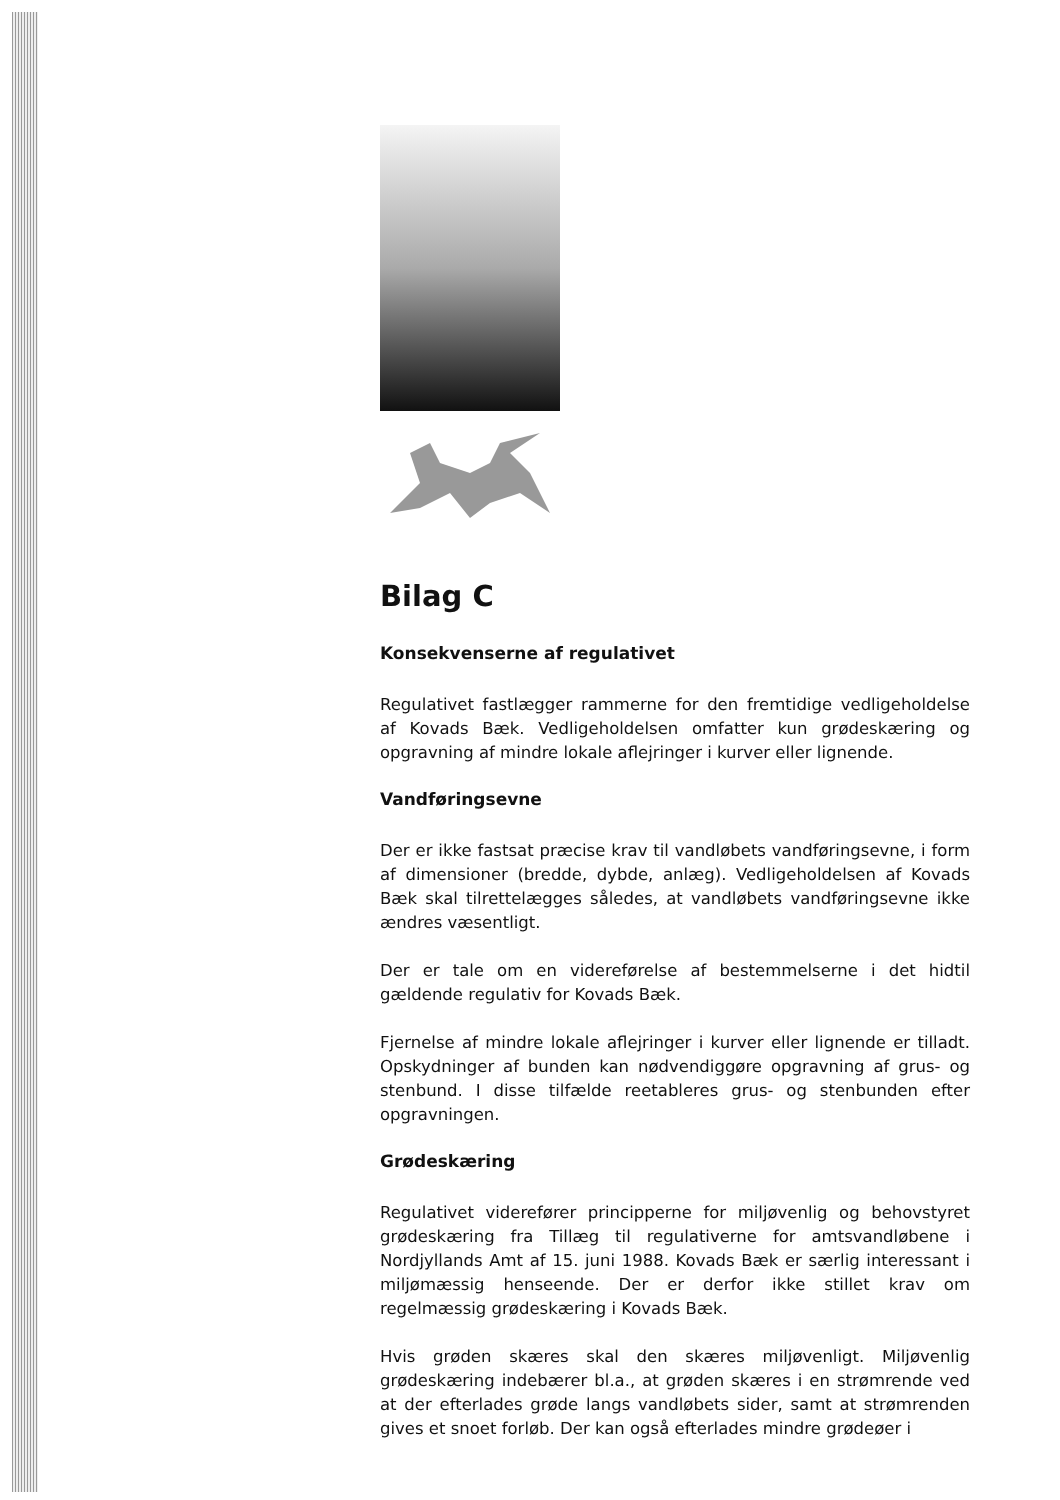Bilag C
Konsekvenserne af regulativet
Regulativet fastlægger rammerne for den fremtidige vedligeholdelse af Kovads Bæk. Vedligeholdelsen omfatter kun grødeskæring og opgravning af mindre lokale aflejringer i kurver eller lignende.
Vandføringsevne
Der er ikke fastsat præcise krav til vandløbets vandføringsevne, i form af dimensioner (bredde, dybde, anlæg). Vedligeholdelsen af Kovads Bæk skal tilrettelægges således, at vandløbets vandføringsevne ikke ændres væsentligt.
Der er tale om en videreførelse af bestemmelserne i det hidtil gældende regulativ for Kovads Bæk.
Fjernelse af mindre lokale aflejringer i kurver eller lignende er tilladt. Opskydninger af bunden kan nødvendiggøre opgravning af grus- og stenbund. I disse tilfælde reetableres grus- og stenbunden efter opgravningen.
Grødeskæring
Regulativet viderefører principperne for miljøvenlig og behovstyret grødeskæring fra Tillæg til regulativerne for amtsvandløbene i Nordjyllands Amt af 15. juni 1988. Kovads Bæk er særlig interessant i miljømæssig henseende. Der er derfor ikke stillet krav om regelmæssig grødeskæring i Kovads Bæk.
Hvis grøden skæres skal den skæres miljøvenligt. Miljøvenlig grødeskæring indebærer bl.a., at grøden skæres i en strømrende ved at der efterlades grøde langs vandløbets sider, samt at strømrenden gives et snoet forløb. Der kan også efterlades mindre grødeøer i